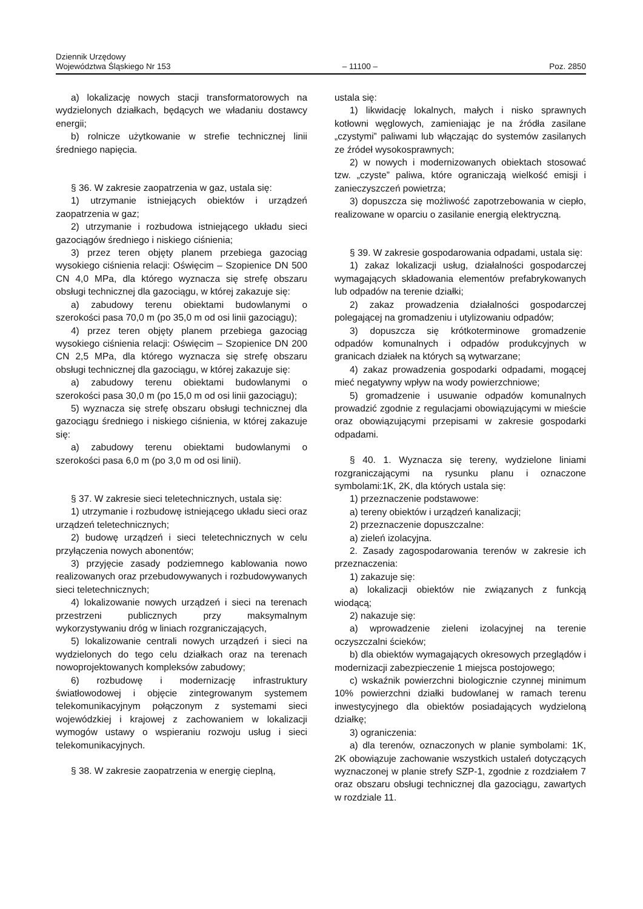Dziennik Urzędowy
Województwa Śląskiego Nr 153
– 11100 –
Poz. 2850
a) lokalizację nowych stacji transformatorowych na wydzielonych działkach, będących we władaniu dostawcy energii;
b) rolnicze użytkowanie w strefie technicznej linii średniego napięcia.
§ 36. W zakresie zaopatrzenia w gaz, ustala się:
1) utrzymanie istniejących obiektów i urządzeń zaopatrzenia w gaz;
2) utrzymanie i rozbudowa istniejącego układu sieci gazociągów średniego i niskiego ciśnienia;
3) przez teren objęty planem przebiega gazociąg wysokiego ciśnienia relacji: Oświęcim – Szopienice DN 500 CN 4,0 MPa, dla którego wyznacza się strefę obszaru obsługi technicznej dla gazociągu, w której zakazuje się:
a) zabudowy terenu obiektami budowlanymi o szerokości pasa 70,0 m (po 35,0 m od osi linii gazociągu);
4) przez teren objęty planem przebiega gazociąg wysokiego ciśnienia relacji: Oświęcim – Szopienice DN 200 CN 2,5 MPa, dla którego wyznacza się strefę obszaru obsługi technicznej dla gazociągu, w której zakazuje się:
a) zabudowy terenu obiektami budowlanymi o szerokości pasa 30,0 m (po 15,0 m od osi linii gazociągu);
5) wyznacza się strefę obszaru obsługi technicznej dla gazociągu średniego i niskiego ciśnienia, w której zakazuje się:
a) zabudowy terenu obiektami budowlanymi o szerokości pasa 6,0 m (po 3,0 m od osi linii).
§ 37. W zakresie sieci teletechnicznych, ustala się:
1) utrzymanie i rozbudowę istniejącego układu sieci oraz urządzeń teletechnicznych;
2) budowę urządzeń i sieci teletechnicznych w celu przyłączenia nowych abonentów;
3) przyjęcie zasady podziemnego kablowania nowo realizowanych oraz przebudowywanych i rozbudowywanych sieci teletechnicznych;
4) lokalizowanie nowych urządzeń i sieci na terenach przestrzeni publicznych przy maksymalnym wykorzystywaniu dróg w liniach rozgraniczających,
5) lokalizowanie centrali nowych urządzeń i sieci na wydzielonych do tego celu działkach oraz na terenach nowoprojektowanych kompleksów zabudowy;
6) rozbudowę i modernizację infrastruktury światłowodowej i objęcie zintegrowanym systemem telekomunikacyjnym połączonym z systemami sieci wojewódzkiej i krajowej z zachowaniem w lokalizacji wymogów ustawy o wspieraniu rozwoju usług i sieci telekomunikacyjnych.
§ 38. W zakresie zaopatrzenia w energię cieplną,
ustala się:
1) likwidację lokalnych, małych i nisko sprawnych kotłowni węglowych, zamieniając je na źródła zasilane „czystymi” paliwami lub włączając do systemów zasilanych ze źródeł wysokosprawnych;
2) w nowych i modernizowanych obiektach stosować tzw. „czyste” paliwa, które ograniczają wielkość emisji i zanieczyszczeń powietrza;
3) dopuszcza się możliwość zapotrzebowania w ciepło, realizowane w oparciu o zasilanie energią elektryczną.
§ 39. W zakresie gospodarowania odpadami, ustala się:
1) zakaz lokalizacji usług, działalności gospodarczej wymagających składowania elementów prefabrykowanych lub odpadów na terenie działki;
2) zakaz prowadzenia działalności gospodarczej polegającej na gromadzeniu i utylizowaniu odpadów;
3) dopuszcza się krótkoterminowe gromadzenie odpadów komunalnych i odpadów produkcyjnych w granicach działek na których są wytwarzane;
4) zakaz prowadzenia gospodarki odpadami, mogącej mieć negatywny wpływ na wody powierzchniowe;
5) gromadzenie i usuwanie odpadów komunalnych prowadzić zgodnie z regulacjami obowiązującymi w mieście oraz obowiązującymi przepisami w zakresie gospodarki odpadami.
§ 40. 1. Wyznacza się tereny, wydzielone liniami rozgraniczającymi na rysunku planu i oznaczone symbolami:1K, 2K, dla których ustala się:
1) przeznaczenie podstawowe:
a) tereny obiektów i urządzeń kanalizacji;
2) przeznaczenie dopuszczalne:
a) zieleń izolacyjna.
2. Zasady zagospodarowania terenów w zakresie ich przeznaczenia:
1) zakazuje się:
a) lokalizacji obiektów nie związanych z funkcją wiodącą;
2) nakazuje się:
a) wprowadzenie zieleni izolacyjnej na terenie oczyszczalni ścieków;
b) dla obiektów wymagających okresowych przeglądów i modernizacji zabezpieczenie 1 miejsca postojowego;
c) wskaźnik powierzchni biologicznie czynnej minimum 10% powierzchni działki budowlanej w ramach terenu inwestycyjnego dla obiektów posiadających wydzieloną działkę;
3) ograniczenia:
a) dla terenów, oznaczonych w planie symbolami: 1K, 2K obowiązuje zachowanie wszystkich ustaleń dotyczących wyznaczonej w planie strefy SZP-1, zgodnie z rozdziałem 7 oraz obszaru obsługi technicznej dla gazociągu, zawartych w rozdziale 11.